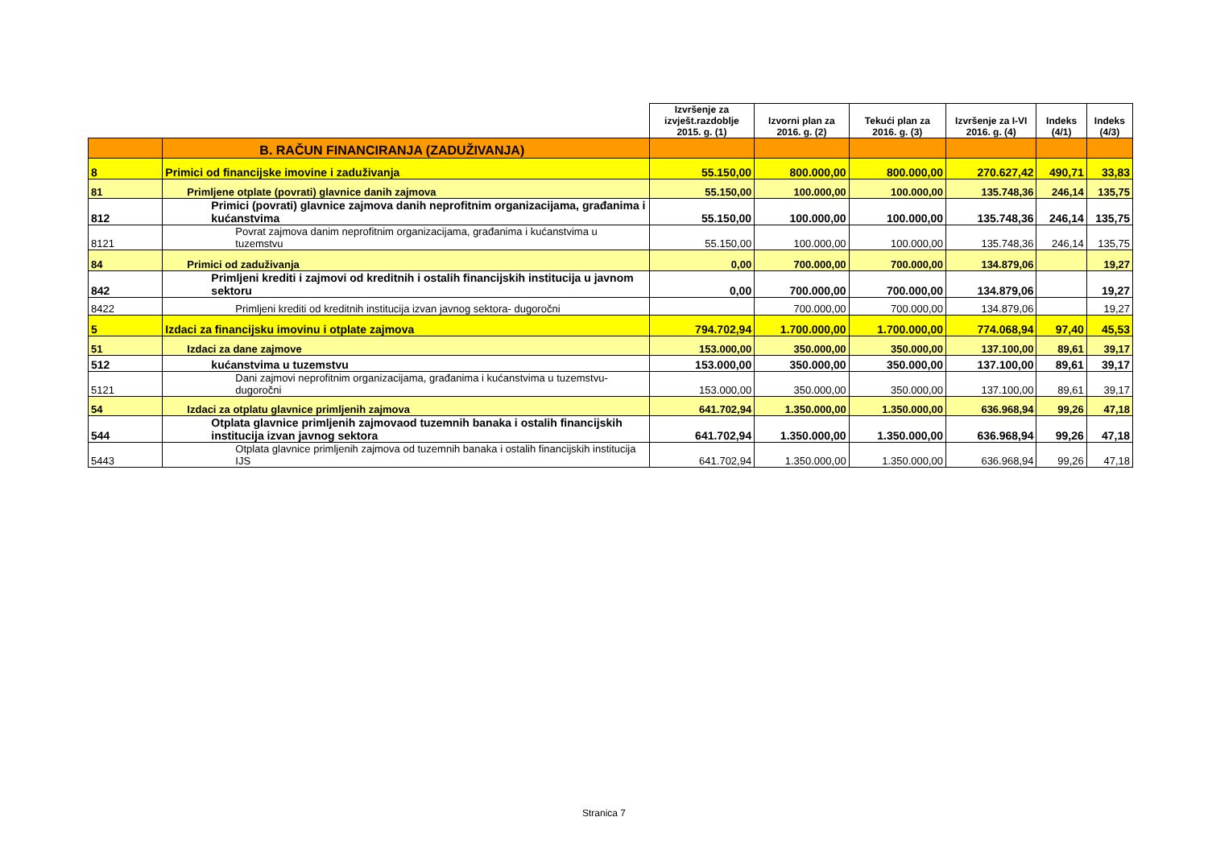| | | Izvršenje za izvješt.razdoblje 2015. g. (1) | Izvorni plan za 2016. g. (2) | Tekući plan za 2016. g. (3) | Izvršenje za I-VI 2016. g. (4) | Indeks (4/1) | Indeks (4/3) |
| | B. RAČUN FINANCIRANJA (ZADUŽIVANJA) | | | | | | |
| 8 | Primici od financijske imovine i zaduživanja | 55.150,00 | 800.000,00 | 800.000,00 | 270.627,42 | 490,71 | 33,83 |
| 81 | Primljene otplate (povrati) glavnice danih zajmova | 55.150,00 | 100.000,00 | 100.000,00 | 135.748,36 | 246,14 | 135,75 |
| 812 | Primici (povrati) glavnice zajmova danih neprofitnim organizacijama, građanima i kućanstvima | 55.150,00 | 100.000,00 | 100.000,00 | 135.748,36 | 246,14 | 135,75 |
| 8121 | Povrat zajmova danim neprofitnim organizacijama, građanima i kućanstvima u tuzemstvu | 55.150,00 | 100.000,00 | 100.000,00 | 135.748,36 | 246,14 | 135,75 |
| 84 | Primici od zaduživanja | 0,00 | 700.000,00 | 700.000,00 | 134.879,06 | | 19,27 |
| 842 | Primljeni krediti i zajmovi od kreditnih i ostalih financijskih institucija u javnom sektoru | 0,00 | 700.000,00 | 700.000,00 | 134.879,06 | | 19,27 |
| 8422 | Primljeni krediti od kreditnih institucija izvan javnog sektora- dugoročni | | 700.000,00 | 700.000,00 | 134.879,06 | | 19,27 |
| 5 | Izdaci za financijsku imovinu i otplate zajmova | 794.702,94 | 1.700.000,00 | 1.700.000,00 | 774.068,94 | 97,40 | 45,53 |
| 51 | Izdaci za dane zajmove | 153.000,00 | 350.000,00 | 350.000,00 | 137.100,00 | 89,61 | 39,17 |
| 512 | kućanstvima u tuzemstvu | 153.000,00 | 350.000,00 | 350.000,00 | 137.100,00 | 89,61 | 39,17 |
| 5121 | Dani zajmovi neprofitnim organizacijama, građanima i kućanstvima u tuzemstvu- dugoročni | 153.000,00 | 350.000,00 | 350.000,00 | 137.100,00 | 89,61 | 39,17 |
| 54 | Izdaci za otplatu glavnice primljenih zajmova | 641.702,94 | 1.350.000,00 | 1.350.000,00 | 636.968,94 | 99,26 | 47,18 |
| 544 | Otplata glavnice primljenih zajmovaod tuzemnih banaka i ostalih financijskih institucija izvan javnog sektora | 641.702,94 | 1.350.000,00 | 1.350.000,00 | 636.968,94 | 99,26 | 47,18 |
| 5443 | Otplata glavnice primljenih zajmova od tuzemnih banaka i ostalih financijskih institucija IJS | 641.702,94 | 1.350.000,00 | 1.350.000,00 | 636.968,94 | 99,26 | 47,18 |
Stranica 7